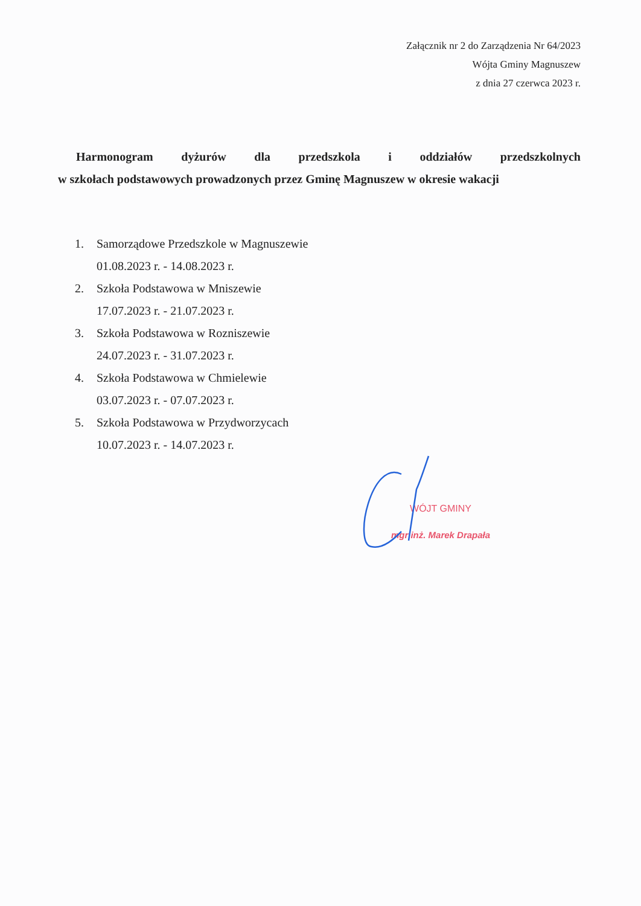Załącznik nr 2 do Zarządzenia Nr 64/2023
Wójta Gminy Magnuszew
z dnia 27 czerwca 2023 r.
Harmonogram dyżurów dla przedszkola i oddziałów przedszkolnych
w szkołach podstawowych prowadzonych przez Gminę Magnuszew w okresie wakacji
1. Samorządowe Przedszkole w Magnuszewie
01.08.2023 r. - 14.08.2023 r.
2. Szkoła Podstawowa w Mniszewie
17.07.2023 r. - 21.07.2023 r.
3. Szkoła Podstawowa w Rozniszewie
24.07.2023 r. - 31.07.2023 r.
4. Szkoła Podstawowa w Chmielewie
03.07.2023 r. - 07.07.2023 r.
5. Szkoła Podstawowa w Przydworzycach
10.07.2023 r. - 14.07.2023 r.
WÓJT GMINY
mgr inż. Marek Drapała